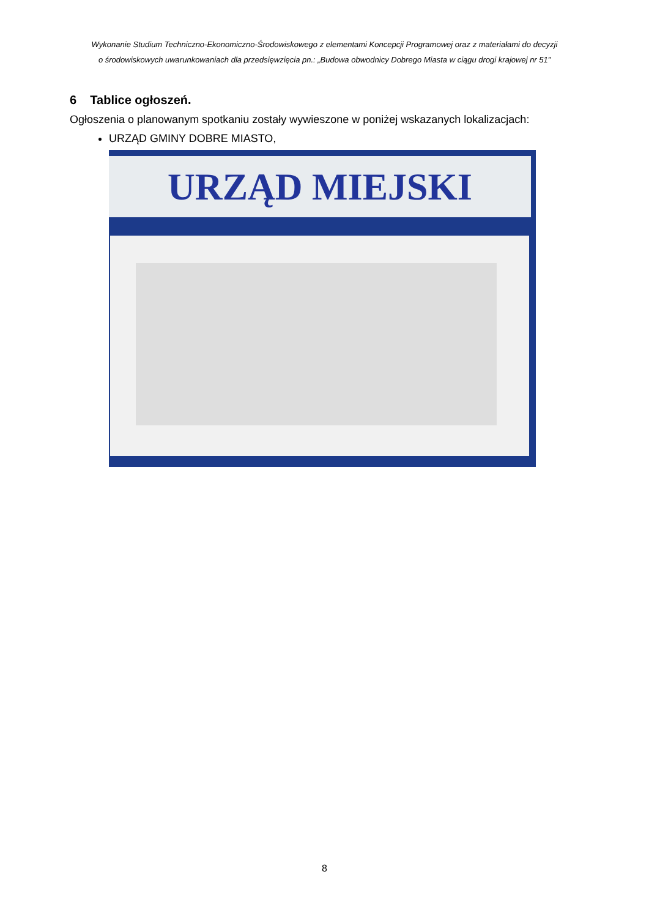Wykonanie Studium Techniczno-Ekonomiczno-Środowiskowego z elementami Koncepcji Programowej oraz z materiałami do decyzji
o środowiskowych uwarunkowaniach dla przedsięwzięcia pn.: „Budowa obwodnicy Dobrego Miasta w ciągu drogi krajowej nr 51”
6 Tablice ogłoszeń.
Ogłoszenia o planowanym spotkaniu zostały wywieszone w poniżej wskazanych lokalizacjach:
URZĄD GMINY DOBRE MIASTO,
URZĄD MIEJSKI
8